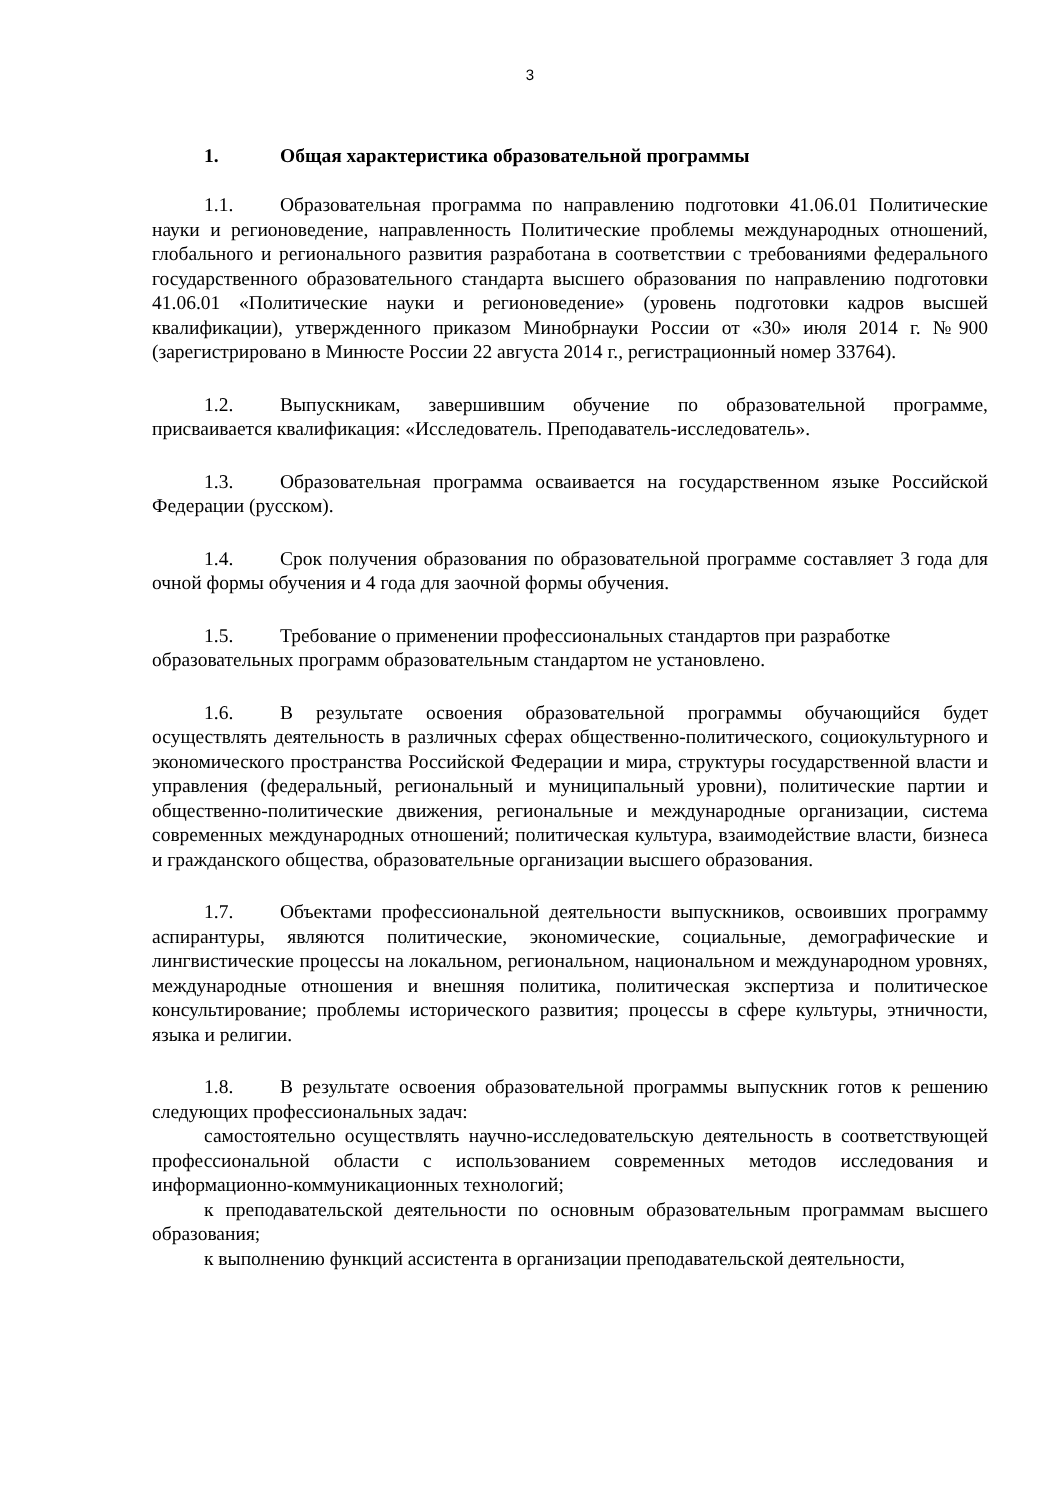3
1. Общая характеристика образовательной программы
1.1. Образовательная программа по направлению подготовки 41.06.01 Политические науки и регионоведение, направленность Политические проблемы международных отношений, глобального и регионального развития разработана в соответствии с требованиями федерального государственного образовательного стандарта высшего образования по направлению подготовки 41.06.01 «Политические науки и регионоведение» (уровень подготовки кадров высшей квалификации), утвержденного приказом Минобрнауки России от «30» июля 2014 г. №900 (зарегистрировано в Минюсте России 22 августа 2014 г., регистрационный номер 33764).
1.2. Выпускникам, завершившим обучение по образовательной программе, присваивается квалификация: «Исследователь. Преподаватель-исследователь».
1.3. Образовательная программа осваивается на государственном языке Российской Федерации (русском).
1.4. Срок получения образования по образовательной программе составляет 3 года для очной формы обучения и 4 года для заочной формы обучения.
1.5. Требование о применении профессиональных стандартов при разработке образовательных программ образовательным стандартом не установлено.
1.6. В результате освоения образовательной программы обучающийся будет осуществлять деятельность в различных сферах общественно-политического, социокультурного и экономического пространства Российской Федерации и мира, структуры государственной власти и управления (федеральный, региональный и муниципальный уровни), политические партии и общественно-политические движения, региональные и международные организации, система современных международных отношений; политическая культура, взаимодействие власти, бизнеса и гражданского общества, образовательные организации высшего образования.
1.7. Объектами профессиональной деятельности выпускников, освоивших программу аспирантуры, являются политические, экономические, социальные, демографические и лингвистические процессы на локальном, региональном, национальном и международном уровнях, международные отношения и внешняя политика, политическая экспертиза и политическое консультирование; проблемы исторического развития; процессы в сфере культуры, этничности, языка и религии.
1.8. В результате освоения образовательной программы выпускник готов к решению следующих профессиональных задач:
самостоятельно осуществлять научно-исследовательскую деятельность в соответствующей профессиональной области с использованием современных методов исследования и информационно-коммуникационных технологий;
к преподавательской деятельности по основным образовательным программам высшего образования;
к выполнению функций ассистента в организации преподавательской деятельности,